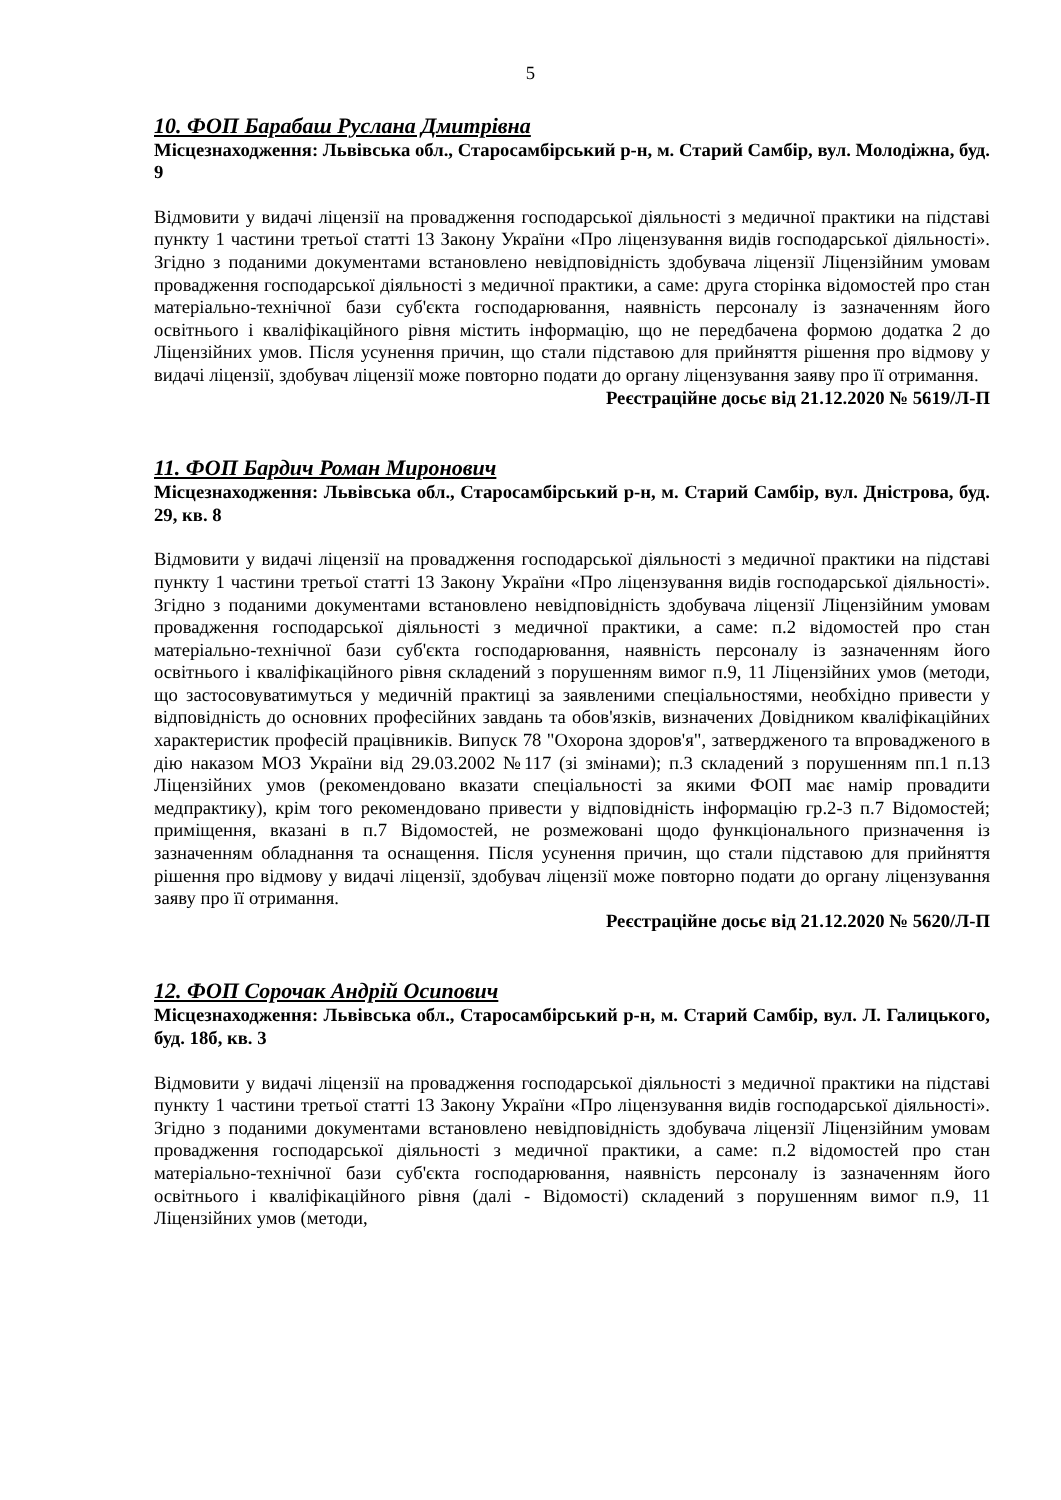5
10. ФОП Барабаш Руслана Дмитрівна
Місцезнаходження: Львівська обл., Старосамбірський р-н, м. Старий Самбір, вул. Молодіжна, буд. 9
Відмовити у видачі ліцензії на провадження господарської діяльності з медичної практики на підставі пункту 1 частини третьої статті 13 Закону України «Про ліцензування видів господарської діяльності». Згідно з поданими документами встановлено невідповідність здобувача ліцензії Ліцензійним умовам провадження господарської діяльності з медичної практики, а саме: друга сторінка відомостей про стан матеріально-технічної бази суб'єкта господарювання, наявність персоналу із зазначенням його освітнього і кваліфікаційного рівня містить інформацію, що не передбачена формою додатка 2 до Ліцензійних умов. Після усунення причин, що стали підставою для прийняття рішення про відмову у видачі ліцензії, здобувач ліцензії може повторно подати до органу ліцензування заяву про її отримання.
Реєстраційне досьє від 21.12.2020 № 5619/Л-П
11. ФОП Бардич Роман Миронович
Місцезнаходження: Львівська обл., Старосамбірський р-н, м. Старий Самбір, вул. Дністрова, буд. 29, кв. 8
Відмовити у видачі ліцензії на провадження господарської діяльності з медичної практики на підставі пункту 1 частини третьої статті 13 Закону України «Про ліцензування видів господарської діяльності». Згідно з поданими документами встановлено невідповідність здобувача ліцензії Ліцензійним умовам провадження господарської діяльності з медичної практики, а саме: п.2 відомостей про стан матеріально-технічної бази суб'єкта господарювання, наявність персоналу із зазначенням його освітнього і кваліфікаційного рівня складений з порушенням вимог п.9, 11 Ліцензійних умов (методи, що застосовуватимуться у медичній практиці за заявленими спеціальностями, необхідно привести у відповідність до основних професійних завдань та обов'язків, визначених Довідником кваліфікаційних характеристик професій працівників. Випуск 78 "Охорона здоров'я", затвердженого та впровадженого в дію наказом МОЗ України від 29.03.2002 №117 (зі змінами); п.3 складений з порушенням пп.1 п.13 Ліцензійних умов (рекомендовано вказати спеціальності за якими ФОП має намір провадити медпрактику), крім того рекомендовано привести у відповідність інформацію гр.2-3 п.7 Відомостей; приміщення, вказані в п.7 Відомостей, не розмежовані щодо функціонального призначення із зазначенням обладнання та оснащення. Після усунення причин, що стали підставою для прийняття рішення про відмову у видачі ліцензії, здобувач ліцензії може повторно подати до органу ліцензування заяву про її отримання.
Реєстраційне досьє від 21.12.2020 № 5620/Л-П
12. ФОП Сорочак Андрій Осипович
Місцезнаходження: Львівська обл., Старосамбірський р-н, м. Старий Самбір, вул. Л. Галицького, буд. 18б, кв. 3
Відмовити у видачі ліцензії на провадження господарської діяльності з медичної практики на підставі пункту 1 частини третьої статті 13 Закону України «Про ліцензування видів господарської діяльності». Згідно з поданими документами встановлено невідповідність здобувача ліцензії Ліцензійним умовам провадження господарської діяльності з медичної практики, а саме: п.2 відомостей про стан матеріально-технічної бази суб'єкта господарювання, наявність персоналу із зазначенням його освітнього і кваліфікаційного рівня (далі - Відомості) складений з порушенням вимог п.9, 11 Ліцензійних умов (методи,